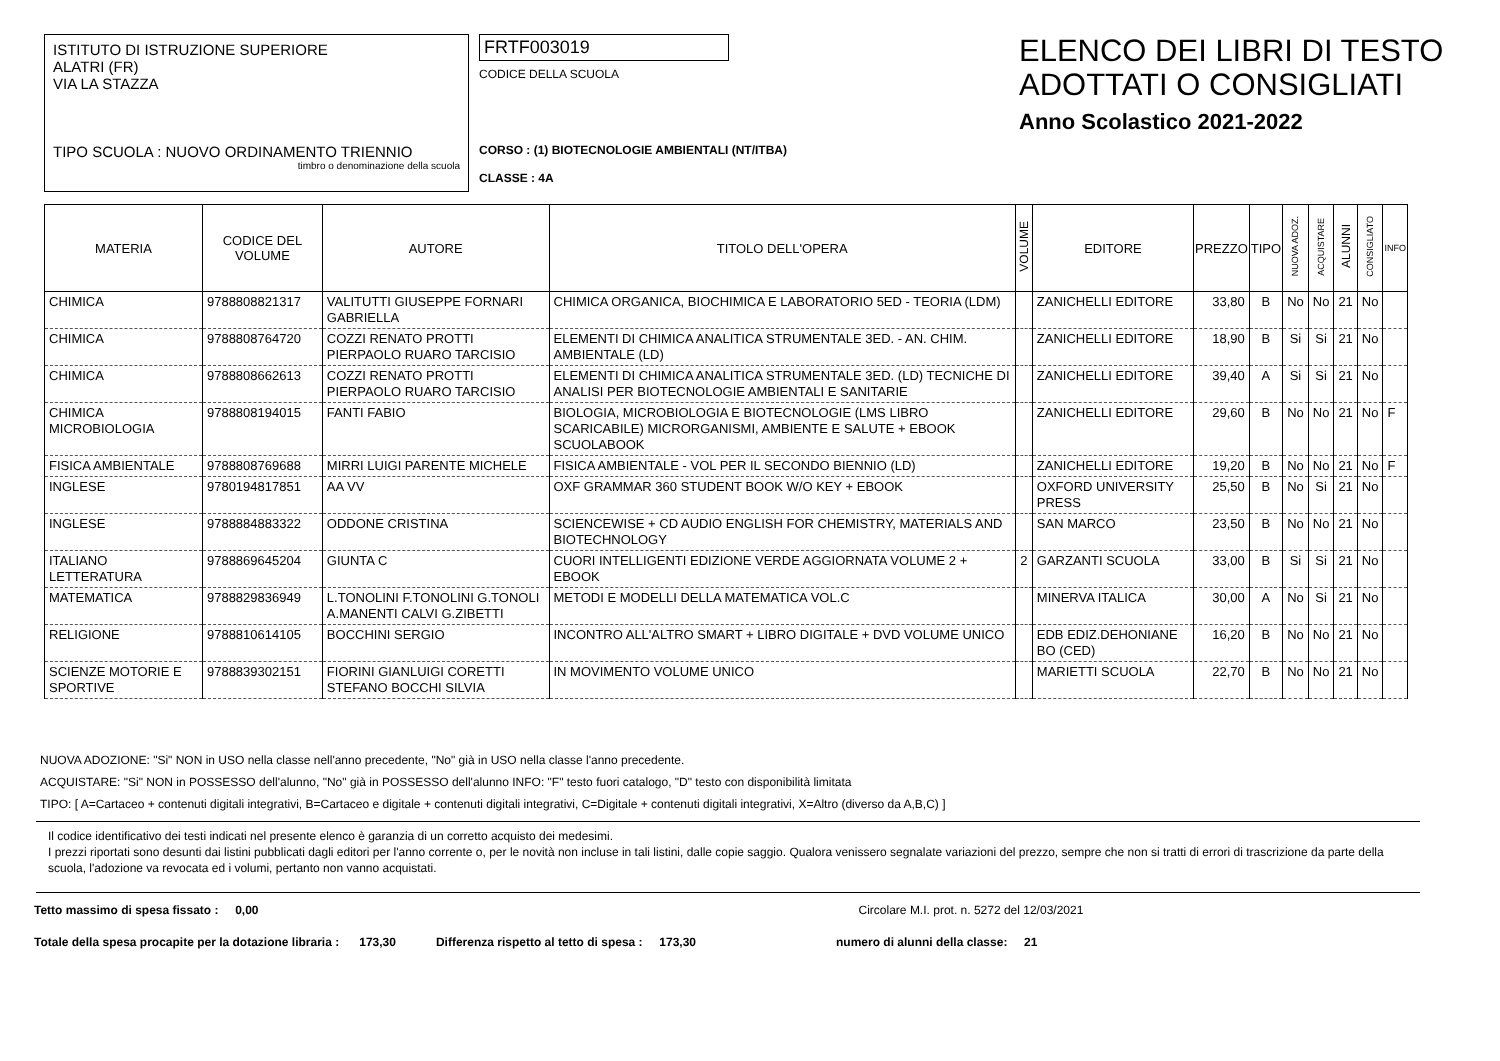ISTITUTO DI ISTRUZIONE SUPERIORE
ALATRI (FR)
VIA LA STAZZA
TIPO SCUOLA : NUOVO ORDINAMENTO TRIENNIO
timbro o denominazione della scuola
FRTF003019
CODICE DELLA SCUOLA
CORSO : (1) BIOTECNOLOGIE AMBIENTALI (NT/ITBA)
CLASSE : 4A
ELENCO DEI LIBRI DI TESTO
ADOTTATI O CONSIGLIATI
Anno Scolastico 2021-2022
| MATERIA | CODICE DEL VOLUME | AUTORE | TITOLO DELL'OPERA | VOLUME | EDITORE | PREZZO | TIPO | NUOVA ADOZ. | ACQUISTARE | ALUNNI | CONSIGLIATO | INFO |
| --- | --- | --- | --- | --- | --- | --- | --- | --- | --- | --- | --- | --- |
| CHIMICA | 9788808821317 | VALITUTTI GIUSEPPE FORNARI GABRIELLA | CHIMICA ORGANICA, BIOCHIMICA E LABORATORIO 5ED - TEORIA (LDM) | | ZANICHELLI EDITORE | 33,80 | B | No | No | 21 | No | |
| CHIMICA | 9788808764720 | COZZI RENATO PROTTI PIERPAOLO RUARO TARCISIO | ELEMENTI DI CHIMICA ANALITICA STRUMENTALE 3ED. - AN. CHIM. AMBIENTALE (LD) | | ZANICHELLI EDITORE | 18,90 | B | Si | Si | 21 | No | |
| CHIMICA | 9788808662613 | COZZI RENATO PROTTI PIERPAOLO RUARO TARCISIO | ELEMENTI DI CHIMICA ANALITICA STRUMENTALE 3ED. (LD) TECNICHE DI ANALISI PER BIOTECNOLOGIE AMBIENTALI E SANITARIE | | ZANICHELLI EDITORE | 39,40 | A | Si | Si | 21 | No | |
| CHIMICA MICROBIOLOGIA | 9788808194015 | FANTI FABIO | BIOLOGIA, MICROBIOLOGIA E BIOTECNOLOGIE (LMS LIBRO SCARICABILE) MICRORGANISMI, AMBIENTE E SALUTE + EBOOK SCUOLABOOK | | ZANICHELLI EDITORE | 29,60 | B | No | No | 21 | No | F |
| FISICA AMBIENTALE | 9788808769688 | MIRRI LUIGI PARENTE MICHELE | FISICA AMBIENTALE - VOL PER IL SECONDO BIENNIO (LD) | | ZANICHELLI EDITORE | 19,20 | B | No | No | 21 | No | F |
| INGLESE | 9780194817851 | AA VV | OXF GRAMMAR 360 STUDENT BOOK W/O KEY + EBOOK | | OXFORD UNIVERSITY PRESS | 25,50 | B | No | Si | 21 | No | |
| INGLESE | 9788884883322 | ODDONE CRISTINA | SCIENCEWISE + CD AUDIO ENGLISH FOR CHEMISTRY, MATERIALS AND BIOTECHNOLOGY | | SAN MARCO | 23,50 | B | No | No | 21 | No | |
| ITALIANO LETTERATURA | 9788869645204 | GIUNTA C | CUORI INTELLIGENTI EDIZIONE VERDE AGGIORNATA VOLUME 2 + EBOOK | 2 | GARZANTI SCUOLA | 33,00 | B | Si | Si | 21 | No | |
| MATEMATICA | 9788829836949 | L.TONOLINI F.TONOLINI G.TONOLI A.MANENTI CALVI G.ZIBETTI | METODI E MODELLI DELLA MATEMATICA VOL.C | | MINERVA ITALICA | 30,00 | A | No | Si | 21 | No | |
| RELIGIONE | 9788810614105 | BOCCHINI SERGIO | INCONTRO ALL'ALTRO SMART + LIBRO DIGITALE + DVD VOLUME UNICO | | EDB EDIZ.DEHONIANE BO (CED) | 16,20 | B | No | No | 21 | No | |
| SCIENZE MOTORIE E SPORTIVE | 9788839302151 | FIORINI GIANLUIGI CORETTI STEFANO BOCCHI SILVIA | IN MOVIMENTO VOLUME UNICO | | MARIETTI SCUOLA | 22,70 | B | No | No | 21 | No | |
NUOVA ADOZIONE: "Si" NON in USO nella classe nell'anno precedente, "No" già in USO nella classe l'anno precedente.
ACQUISTARE: "Si" NON in POSSESSO dell'alunno, "No" già in POSSESSO dell'alunno INFO: "F" testo fuori catalogo, "D" testo con disponibilità limitata
TIPO: [ A=Cartaceo + contenuti digitali integrativi, B=Cartaceo e digitale + contenuti digitali integrativi, C=Digitale + contenuti digitali integrativi, X=Altro (diverso da A,B,C) ]
Il codice identificativo dei testi indicati nel presente elenco è garanzia di un corretto acquisto dei medesimi.
I prezzi riportati sono desunti dai listini pubblicati dagli editori per l'anno corrente o, per le novità non incluse in tali listini, dalle copie saggio. Qualora venissero segnalate variazioni del prezzo, sempre che non si tratti di errori di trascrizione da parte della scuola, l'adozione va revocata ed i volumi, pertanto non vanno acquistati.
Tetto massimo di spesa fissato : 0,00 Circolare M.I. prot. n. 5272 del 12/03/2021
Totale della spesa procapite per la dotazione libraria : 173,30 Differenza rispetto al tetto di spesa : 173,30 numero di alunni della classe: 21